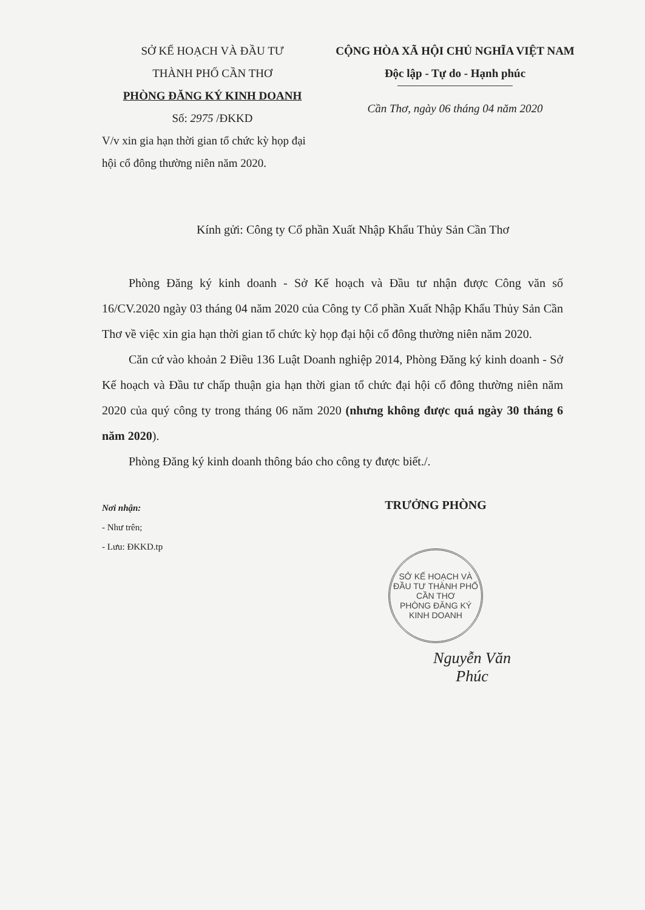SỞ KẾ HOẠCH VÀ ĐẦU TƯ
THÀNH PHỐ CẦN THƠ
PHÒNG ĐĂNG KÝ KINH DOANH
Số: 2975 /ĐKKD
CỘNG HÒA XÃ HỘI CHỦ NGHĨA VIỆT NAM
Độc lập - Tự do - Hạnh phúc
Cần Thơ, ngày 06 tháng 04 năm 2020
V/v xin gia hạn thời gian tổ chức kỳ họp đại hội cổ đông thường niên năm 2020.
Kính gửi: Công ty Cổ phần Xuất Nhập Khẩu Thủy Sản Cần Thơ
Phòng Đăng ký kinh doanh - Sở Kế hoạch và Đầu tư nhận được Công văn số 16/CV.2020 ngày 03 tháng 04 năm 2020 của Công ty Cổ phần Xuất Nhập Khẩu Thủy Sản Cần Thơ về việc xin gia hạn thời gian tổ chức kỳ họp đại hội cổ đông thường niên năm 2020.
Căn cứ vào khoản 2 Điều 136 Luật Doanh nghiệp 2014, Phòng Đăng ký kinh doanh - Sở Kế hoạch và Đầu tư chấp thuận gia hạn thời gian tổ chức đại hội cổ đông thường niên năm 2020 của quý công ty trong tháng 06 năm 2020 (nhưng không được quá ngày 30 tháng 6 năm 2020).
Phòng Đăng ký kinh doanh thông báo cho công ty được biết./.
Nơi nhận:
- Như trên;
- Lưu: ĐKKD.tp
TRƯỞNG PHÒNG
SỞ KẾ HOẠCH VÀ ĐẦU TƯ THÀNH PHỐ CẦN THƠ
PHÒNG ĐĂNG KÝ KINH DOANH
Nguyễn Văn Phúc